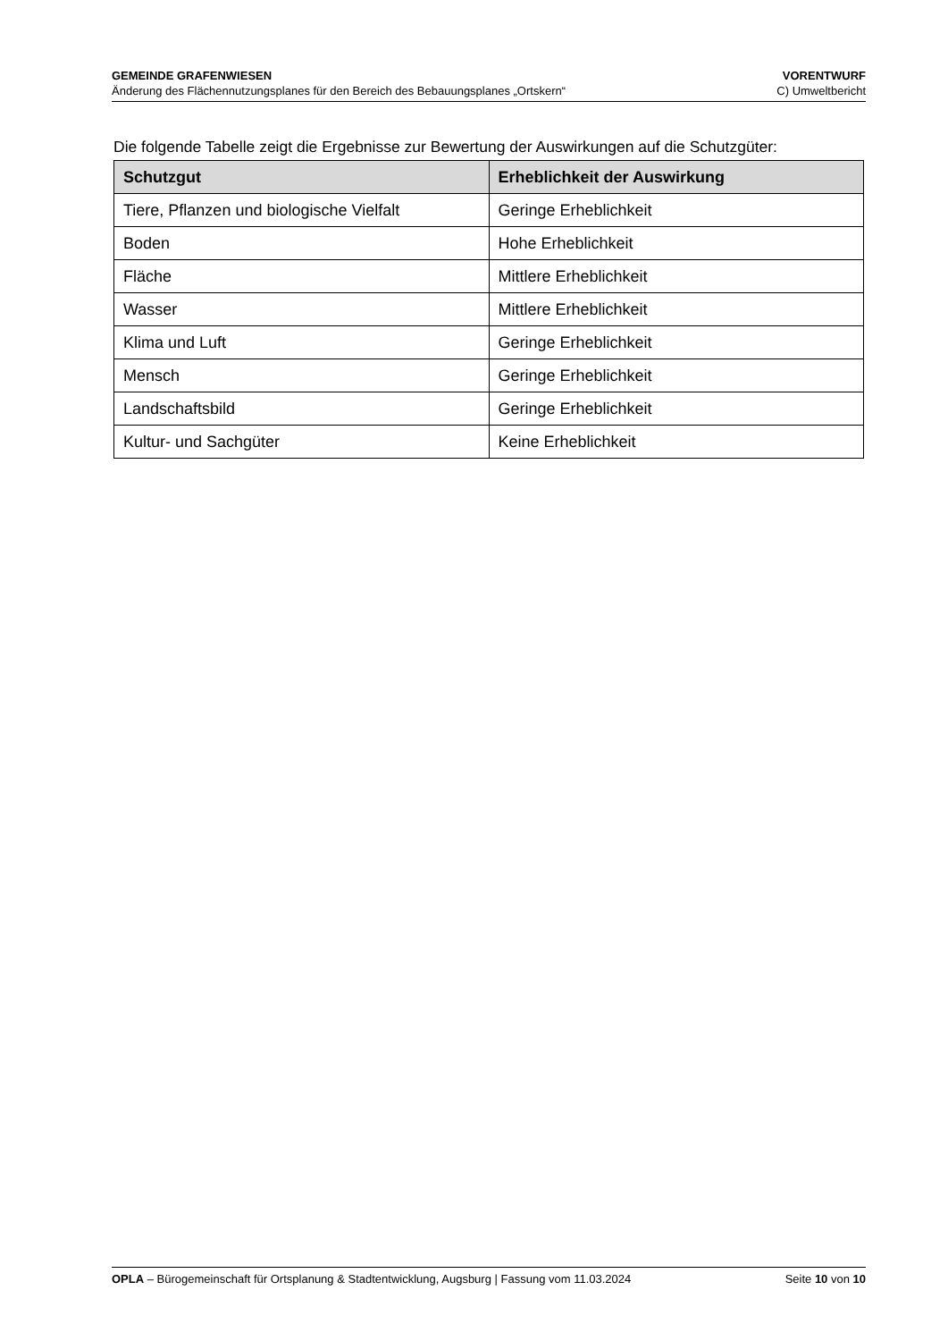GEMEINDE GRAFENWIESEN VORENTWURF
Änderung des Flächennutzungsplanes für den Bereich des Bebauungsplanes „Ortskern“C) Umweltbericht
Die folgende Tabelle zeigt die Ergebnisse zur Bewertung der Auswirkungen auf die Schutz­güter:
| Schutzgut | Erheblichkeit der Auswirkung |
| --- | --- |
| Tiere, Pflanzen und biologische Vielfalt | Geringe Erheblichkeit |
| Boden | Hohe Erheblichkeit |
| Fläche | Mittlere Erheblichkeit |
| Wasser | Mittlere Erheblichkeit |
| Klima und Luft | Geringe Erheblichkeit |
| Mensch | Geringe Erheblichkeit |
| Landschaftsbild | Geringe Erheblichkeit |
| Kultur- und Sachgüter | Keine Erheblichkeit |
OPLA – Bürogemeinschaft für Ortsplanung & Stadtentwicklung, Augsburg | Fassung vom 11.03.2024 Seite 10 von 10